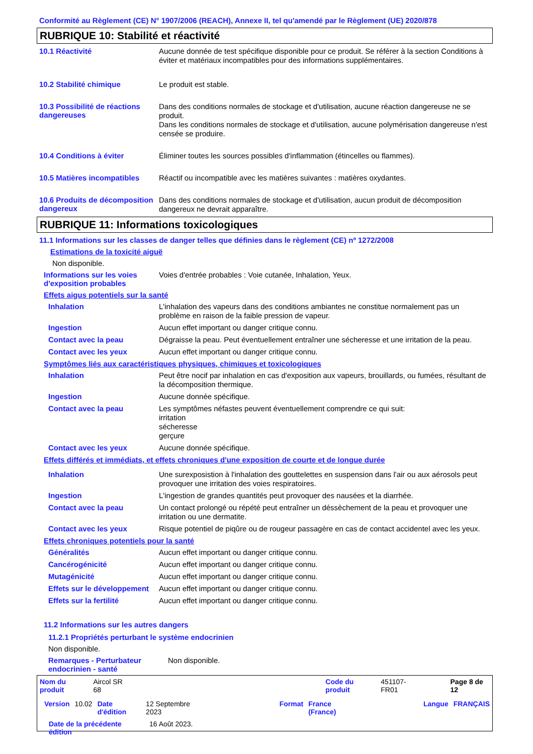Conformité au Règlement (CE) N° 1907/2006 (REACH), Annexe II, tel qu'amendé par le Règlement (UE) 2020/878
RUBRIQUE 10: Stabilité et réactivité
10.1 Réactivité
Aucune donnée de test spécifique disponible pour ce produit. Se référer à la section Conditions à éviter et matériaux incompatibles pour des informations supplémentaires.
10.2 Stabilité chimique
Le produit est stable.
10.3 Possibilité de réactions dangereuses
Dans des conditions normales de stockage et d'utilisation, aucune réaction dangereuse ne se produit.
Dans les conditions normales de stockage et d'utilisation, aucune polymérisation dangereuse n'est censée se produire.
10.4 Conditions à éviter
Éliminer toutes les sources possibles d'inflammation (étincelles ou flammes).
10.5 Matières incompatibles
Réactif ou incompatible avec les matières suivantes : matières oxydantes.
10.6 Produits de décomposition dangereux
Dans des conditions normales de stockage et d'utilisation, aucun produit de décomposition dangereux ne devrait apparaître.
RUBRIQUE 11: Informations toxicologiques
11.1 Informations sur les classes de danger telles que définies dans le règlement (CE) nº 1272/2008
Estimations de la toxicité aiguë
Non disponible.
Informations sur les voies d'exposition probables
Voies d'entrée probables : Voie cutanée, Inhalation, Yeux.
Effets aigus potentiels sur la santé
Inhalation
L'inhalation des vapeurs dans des conditions ambiantes ne constitue normalement pas un problème en raison de la faible pression de vapeur.
Ingestion
Aucun effet important ou danger critique connu.
Contact avec la peau
Dégraisse la peau. Peut éventuellement entraîner une sécheresse et une irritation de la peau.
Contact avec les yeux
Aucun effet important ou danger critique connu.
Symptômes liés aux caractéristiques physiques, chimiques et toxicologiques
Inhalation
Peut être nocif par inhalation en cas d'exposition aux vapeurs, brouillards, ou fumées, résultant de la décomposition thermique.
Ingestion
Aucune donnée spécifique.
Contact avec la peau
Les symptômes néfastes peuvent éventuellement comprendre ce qui suit:
irritation
sécheresse
gerçure
Contact avec les yeux
Aucune donnée spécifique.
Effets différés et immédiats, et effets chroniques d'une exposition de courte et de longue durée
Inhalation
Une surexposistion à l'inhalation des gouttelettes en suspension dans l'air ou aux aérosols peut provoquer une irritation des voies respiratoires.
Ingestion
L'ingestion de grandes quantités peut provoquer des nausées et la diarrhée.
Contact avec la peau
Un contact prolongé ou répété peut entraîner un déssèchement de la peau et provoquer une irritation ou une dermatite.
Contact avec les yeux
Risque potentiel de piqûre ou de rougeur passagère en cas de contact accidentel avec les yeux.
Effets chroniques potentiels pour la santé
Généralités
Aucun effet important ou danger critique connu.
Cancérogénicité
Aucun effet important ou danger critique connu.
Mutagénicité
Aucun effet important ou danger critique connu.
Effets sur le développement
Aucun effet important ou danger critique connu.
Effets sur la fertilité
Aucun effet important ou danger critique connu.
11.2 Informations sur les autres dangers
11.2.1 Propriétés perturbant le système endocrinien
Non disponible.
Remarques - Perturbateur endocrinien - santé
Non disponible.
Nom du produit Aircol SR 68 Code du produit 451107-FR01 Page 8 de 12
Version 10.02 Date d'édition 12 Septembre 2023 Format France (France) Langue FRANÇAIS
Date de la précédente édition 16 Août 2023.